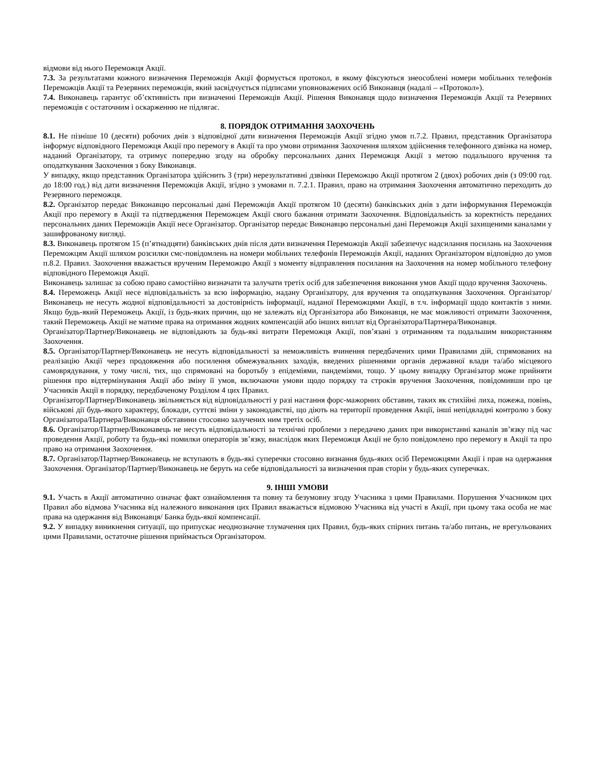відмови від нього Переможця Акції.
7.3. За результатами кожного визначення Переможців Акції формується протокол, в якому фіксуються знеособлені номери мобільних телефонів Переможців Акції та Резервних переможців, який засвідчується підписами уповноважених осіб Виконавця (надалі – «Протокол»).
7.4. Виконавець гарантує об’єктивність при визначенні Переможців Акції. Рішення Виконавця щодо визначення Переможців Акції та Резервних переможців є остаточним і оскарженню не підлягає.
8. ПОРЯДОК ОТРИМАННЯ ЗАОХОЧЕНЬ
8.1. Не пізніше 10 (десяти) робочих днів з відповідної дати визначення Переможців Акції згідно умов п.7.2. Правил, представник Організатора інформує відповідного Переможця Акції про перемогу в Акції та про умови отримання Заохочення шляхом здійснення телефонного дзвінка на номер, наданий Організатору, та отримує попередню згоду на обробку персональних даних Переможця Акції з метою подальшого вручення та оподаткування Заохочення з боку Виконавця.
У випадку, якщо представник Організатора здійснить 3 (три) нерезультативні дзвінки Переможцю Акції протягом 2 (двох) робочих днів (з 09:00 год. до 18:00 год.) від дати визначення Переможців Акції, згідно з умовами п. 7.2.1. Правил, право на отримання Заохочення автоматично переходить до Резервного переможця.
8.2. Організатор передає Виконавцю персональні дані Переможців Акції протягом 10 (десяти) банківських днів з дати інформування Переможців Акції про перемогу в Акції та підтвердження Переможцем Акції свого бажання отримати Заохочення. Відповідальність за коректність переданих персональних даних Переможців Акції несе Організатор. Організатор передає Виконавцю персональні дані Переможця Акції захищеними каналами у зашифрованому вигляді.
8.3. Виконавець протягом 15 (п’ятнадцяти) банківських днів після дати визначення Переможців Акції забезпечує надсилання посилань на Заохочення Переможцям Акції шляхом розсилки смс-повідомлень на номери мобільних телефонів Переможців Акції, наданих Організатором відповідно до умов п.8.2. Правил. Заохочення вважається врученим Переможцю Акції з моменту відправлення посилання на Заохочення на номер мобільного телефону відповідного Переможця Акції.
Виконавець залишає за собою право самостійно визначати та залучати третіх осіб для забезпечення виконання умов Акції щодо вручення Заохочень.
8.4. Переможець Акції несе відповідальність за всю інформацію, надану Організатору, для вручення та оподаткування Заохочення. Організатор/Виконавець не несуть жодної відповідальності за достовірність інформації, наданої Переможцями Акції, в т.ч. інформації щодо контактів з ними. Якщо будь-який Переможець Акції, із будь-яких причин, що не залежать від Організатора або Виконавця, не має можливості отримати Заохочення, такий Переможець Акції не матиме права на отримання жодних компенсацій або інших виплат від Організатора/Партнера/Виконавця.
Організатор/Партнер/Виконавець не відповідають за будь-які витрати Переможця Акції, пов’язані з отриманням та подальшим використанням Заохочення.
8.5. Організатор/Партнер/Виконавець не несуть відповідальності за неможливість вчинення передбачених цими Правилами дій, спрямованих на реалізацію Акції через продовження або посилення обмежувальних заходів, введених рішеннями органів державної влади та/або місцевого самоврядування, у тому числі, тих, що спрямовані на боротьбу з епідеміями, пандеміями, тощо. У цьому випадку Організатор може прийняти рішення про відтермінування Акції або зміну її умов, включаючи умови щодо порядку та строків вручення Заохочення, повідомивши про це Учасників Акції в порядку, передбаченому Розділом 4 цих Правил.
Організатор/Партнер/Виконавець звільняється від відповідальності у разі настання форс-мажорних обставин, таких як стихійні лиха, пожежа, повінь, військові дії будь-якого характеру, блокади, суттєві зміни у законодавстві, що діють на території проведення Акції, інші непідвладні контролю з боку Організатора/Партнера/Виконавця обставини стосовно залучених ним третіх осіб.
8.6. Організатор/Партнер/Виконавець не несуть відповідальності за технічні проблеми з передачею даних при використанні каналів зв’язку під час проведення Акції, роботу та будь-які помилки операторів зв’язку, внаслідок яких Переможця Акції не було повідомлено про перемогу в Акції та про право на отримання Заохочення.
8.7. Організатор/Партнер/Виконавець не вступають в будь-які суперечки стосовно визнання будь-яких осіб Переможцями Акції і прав на одержання Заохочення. Організатор/Партнер/Виконавець не беруть на себе відповідальності за визначення прав сторін у будь-яких суперечках.
9. ІНШІ УМОВИ
9.1. Участь в Акції автоматично означає факт ознайомлення та повну та безумовну згоду Учасника з цими Правилами. Порушення Учасником цих Правил або відмова Учасника від належного виконання цих Правил вважається відмовою Учасника від участі в Акції, при цьому така особа не має права на одержання від Виконавця/ Банка будь-якої компенсації.
9.2. У випадку виникнення ситуації, що припускає неоднозначне тлумачення цих Правил, будь-яких спірних питань та/або питань, не врегульованих цими Правилами, остаточне рішення приймається Організатором.